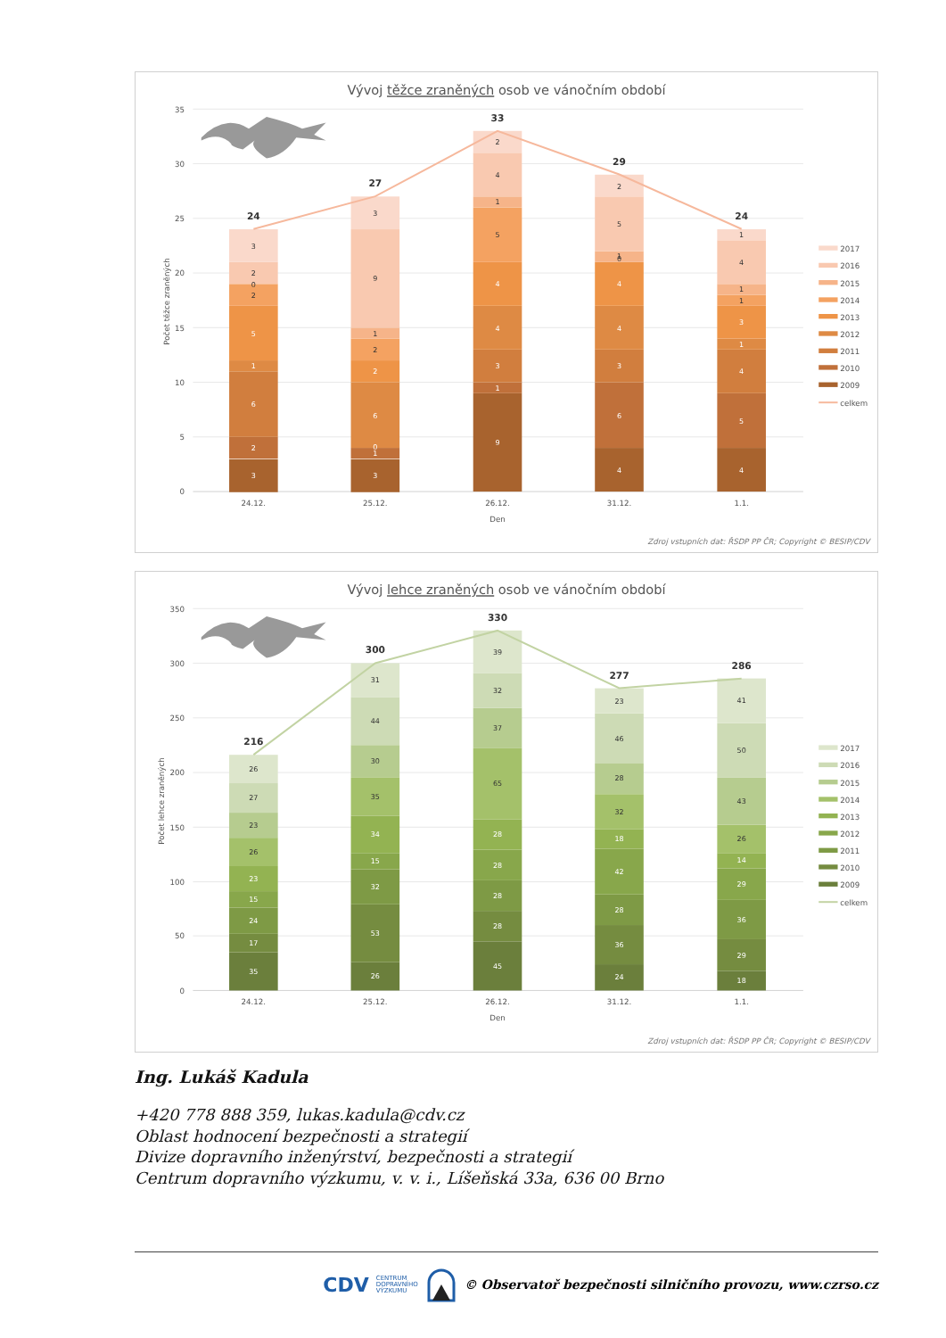Vývoj těžce zraněných osob ve vánočním období
35
30
25
20
15
10
5
0
Počet těžce zraněných
3
2
6
1
5
2
0
2
3
3
1
0
6
2
2
1
9
3
9
1
3
4
4
5
1
4
2
4
6
3
4
4
0
1
5
2
4
5
4
1
3
1
1
4
1
24
27
33
29
24
24.12.
25.12.
26.12.
31.12.
1.1.
Den
2017
2016
2015
2014
2013
2012
2011
2010
2009
celkem
Zdroj vstupních dat: ŘSDP PP ČR; Copyright © BESIP/CDV
Vývoj lehce zraněných osob ve vánočním období
350
300
250
200
150
100
50
0
Počet lehce zraněných
35
17
24
15
23
26
23
27
26
26
53
32
15
34
35
30
44
31
45
28
28
28
28
65
37
32
39
24
36
28
42
18
32
28
46
23
18
29
36
29
14
26
43
50
41
216
300
330
277
286
24.12.
25.12.
26.12.
31.12.
1.1.
Den
2017
2016
2015
2014
2013
2012
2011
2010
2009
celkem
Zdroj vstupních dat: ŘSDP PP ČR; Copyright © BESIP/CDV
Ing. Lukáš Kadula
+420 778 888 359, lukas.kadula@cdv.cz
Oblast hodnocení bezpečnosti a strategií
Divize dopravního inženýrství, bezpečnosti a strategií
Centrum dopravního výzkumu, v. v. i., Líšeňská 33a, 636 00 Brno
CDV CENTRUM
DOPRAVNÍHO
VÝZKUMU © Observatoř bezpečnosti silničního provozu, www.czrso.cz